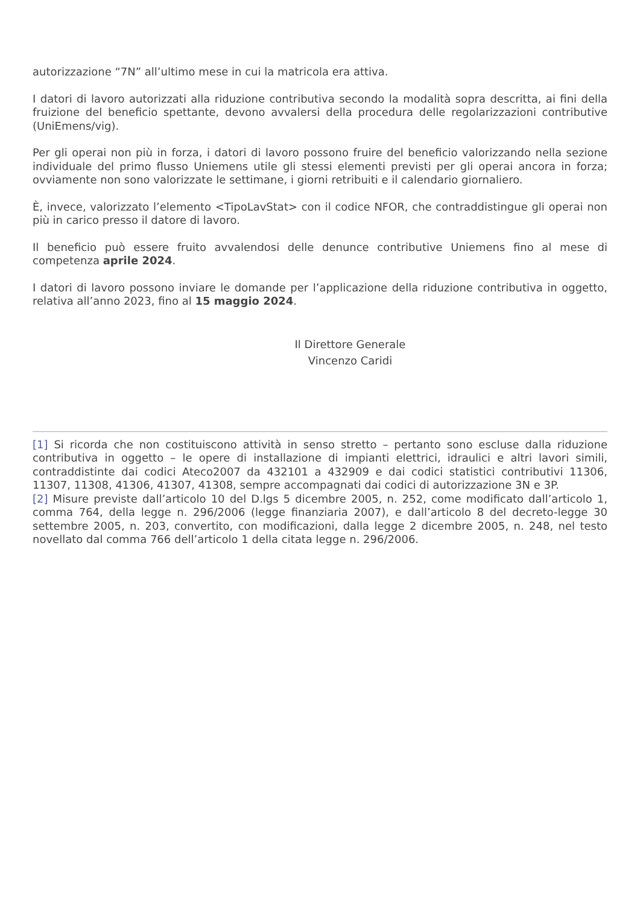autorizzazione “7N” all’ultimo mese in cui la matricola era attiva.
I datori di lavoro autorizzati alla riduzione contributiva secondo la modalità sopra descritta, ai fini della fruizione del beneficio spettante, devono avvalersi della procedura delle regolarizzazioni contributive (UniEmens/vig).
Per gli operai non più in forza, i datori di lavoro possono fruire del beneficio valorizzando nella sezione individuale del primo flusso Uniemens utile gli stessi elementi previsti per gli operai ancora in forza; ovviamente non sono valorizzate le settimane, i giorni retribuiti e il calendario giornaliero.
È, invece, valorizzato l’elemento <TipoLavStat> con il codice NFOR, che contraddistingue gli operai non più in carico presso il datore di lavoro.
Il beneficio può essere fruito avvalendosi delle denunce contributive Uniemens fino al mese di competenza aprile 2024.
I datori di lavoro possono inviare le domande per l’applicazione della riduzione contributiva in oggetto, relativa all’anno 2023, fino al 15 maggio 2024.
Il Direttore Generale
Vincenzo Caridi
[1] Si ricorda che non costituiscono attività in senso stretto – pertanto sono escluse dalla riduzione contributiva in oggetto – le opere di installazione di impianti elettrici, idraulici e altri lavori simili, contraddistinte dai codici Ateco2007 da 432101 a 432909 e dai codici statistici contributivi 11306, 11307, 11308, 41306, 41307, 41308, sempre accompagnati dai codici di autorizzazione 3N e 3P.
[2] Misure previste dall’articolo 10 del D.lgs 5 dicembre 2005, n. 252, come modificato dall’articolo 1, comma 764, della legge n. 296/2006 (legge finanziaria 2007), e dall’articolo 8 del decreto-legge 30 settembre 2005, n. 203, convertito, con modificazioni, dalla legge 2 dicembre 2005, n. 248, nel testo novellato dal comma 766 dell’articolo 1 della citata legge n. 296/2006.